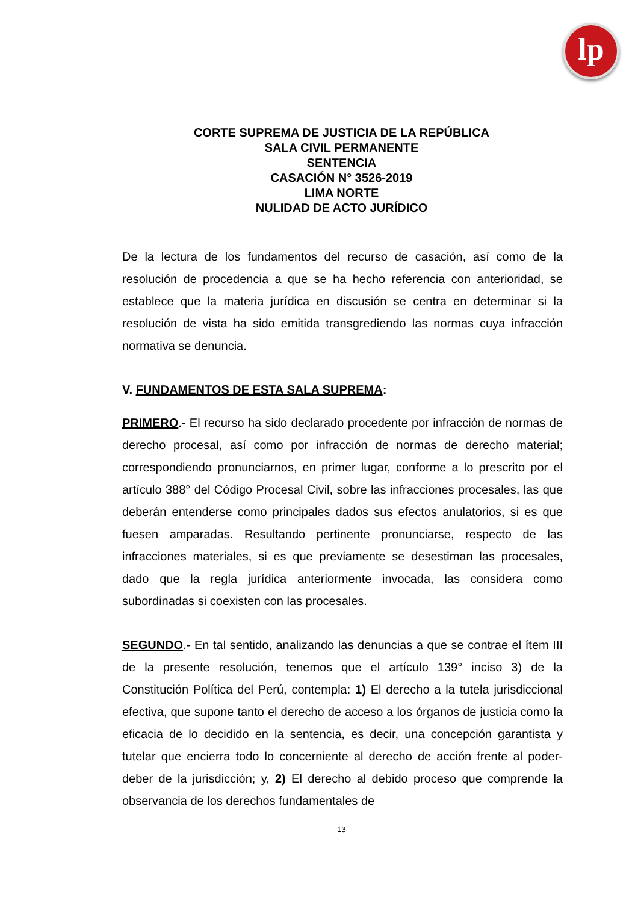lp
CORTE SUPREMA DE JUSTICIA DE LA REPÚBLICA
SALA CIVIL PERMANENTE
SENTENCIA
CASACIÓN N° 3526-2019
LIMA NORTE
NULIDAD DE ACTO JURÍDICO
De la lectura de los fundamentos del recurso de casación, así como de la resolución de procedencia a que se ha hecho referencia con anterioridad, se establece que la materia jurídica en discusión se centra en determinar si la resolución de vista ha sido emitida transgrediendo las normas cuya infracción normativa se denuncia.
V. FUNDAMENTOS DE ESTA SALA SUPREMA:
PRIMERO.- El recurso ha sido declarado procedente por infracción de normas de derecho procesal, así como por infracción de normas de derecho material; correspondiendo pronunciarnos, en primer lugar, conforme a lo prescrito por el artículo 388° del Código Procesal Civil, sobre las infracciones procesales, las que deberán entenderse como principales dados sus efectos anulatorios, si es que fuesen amparadas. Resultando pertinente pronunciarse, respecto de las infracciones materiales, si es que previamente se desestiman las procesales, dado que la regla jurídica anteriormente invocada, las considera como subordinadas si coexisten con las procesales.
SEGUNDO.- En tal sentido, analizando las denuncias a que se contrae el ítem III de la presente resolución, tenemos que el artículo 139° inciso 3) de la Constitución Política del Perú, contempla: 1) El derecho a la tutela jurisdiccional efectiva, que supone tanto el derecho de acceso a los órganos de justicia como la eficacia de lo decidido en la sentencia, es decir, una concepción garantista y tutelar que encierra todo lo concerniente al derecho de acción frente al poder-deber de la jurisdicción; y, 2) El derecho al debido proceso que comprende la observancia de los derechos fundamentales de
13